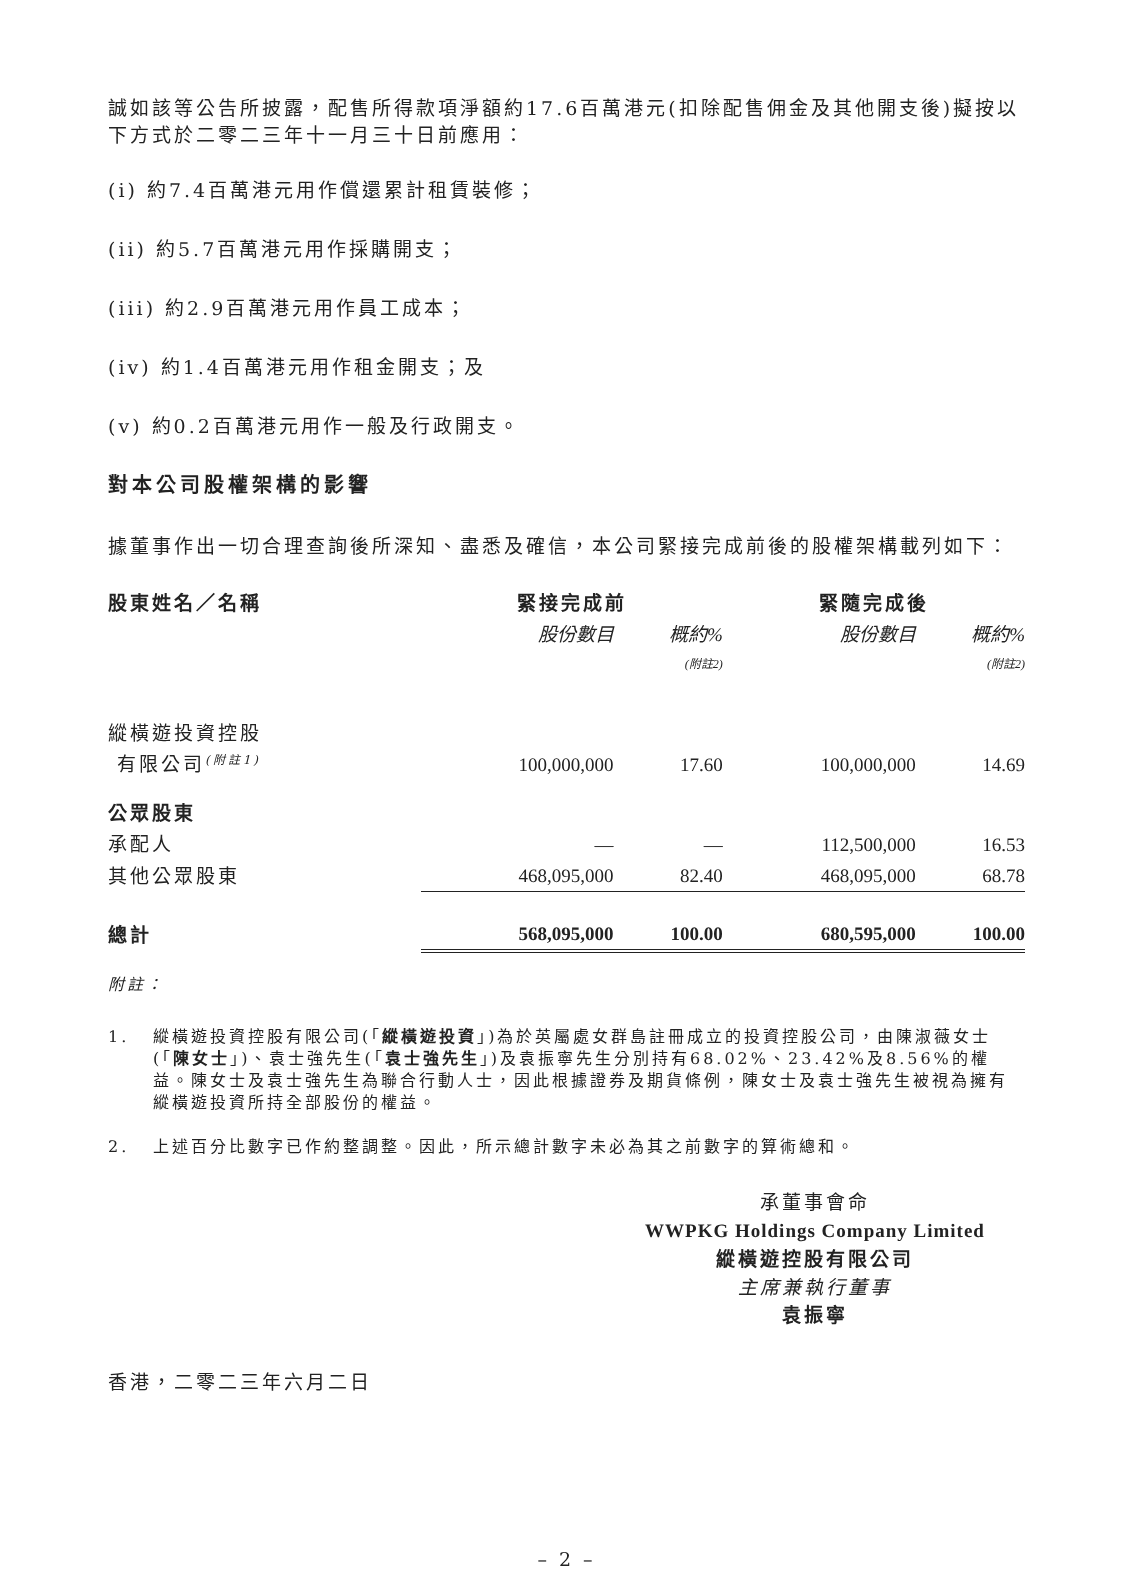誠如該等公告所披露，配售所得款項淨額約17.6百萬港元(扣除配售佣金及其他開支後)擬按以下方式於二零二三年十一月三十日前應用：
(i) 約7.4百萬港元用作償還累計租賃裝修；
(ii) 約5.7百萬港元用作採購開支；
(iii) 約2.9百萬港元用作員工成本；
(iv) 約1.4百萬港元用作租金開支；及
(v) 約0.2百萬港元用作一般及行政開支。
對本公司股權架構的影響
據董事作出一切合理查詢後所深知、盡悉及確信，本公司緊接完成前後的股權架構載列如下：
| 股東姓名／名稱 | 緊接完成前 | | 緊隨完成後 | |
| --- | --- | --- | --- | --- |
| | 股份數目 | 概約% (附註2) | 股份數目 | 概約% (附註2) |
| 縱橫遊投資控股 有限公司<sup>(附註1)</sup> | 100,000,000 | 17.60 | 100,000,000 | 14.69 |
| 公眾股東 | | | | |
| 承配人 | — | — | 112,500,000 | 16.53 |
| 其他公眾股東 | 468,095,000 | 82.40 | 468,095,000 | 68.78 |
| 總計 | 568,095,000 | 100.00 | 680,595,000 | 100.00 |
附註：
1. 縱橫遊投資控股有限公司(「縱橫遊投資」)為於英屬處女群島註冊成立的投資控股公司，由陳淑薇女士(「陳女士」)、袁士強先生(「袁士強先生」)及袁振寧先生分別持有68.02%、23.42%及8.56%的權益。陳女士及袁士強先生為聯合行動人士，因此根據證券及期貨條例，陳女士及袁士強先生被視為擁有縱橫遊投資所持全部股份的權益。
2. 上述百分比數字已作約整調整。因此，所示總計數字未必為其之前數字的算術總和。
承董事會命
WWPKG Holdings Company Limited
縱橫遊控股有限公司
主席兼執行董事
袁振寧
香港，二零二三年六月二日
– 2 –